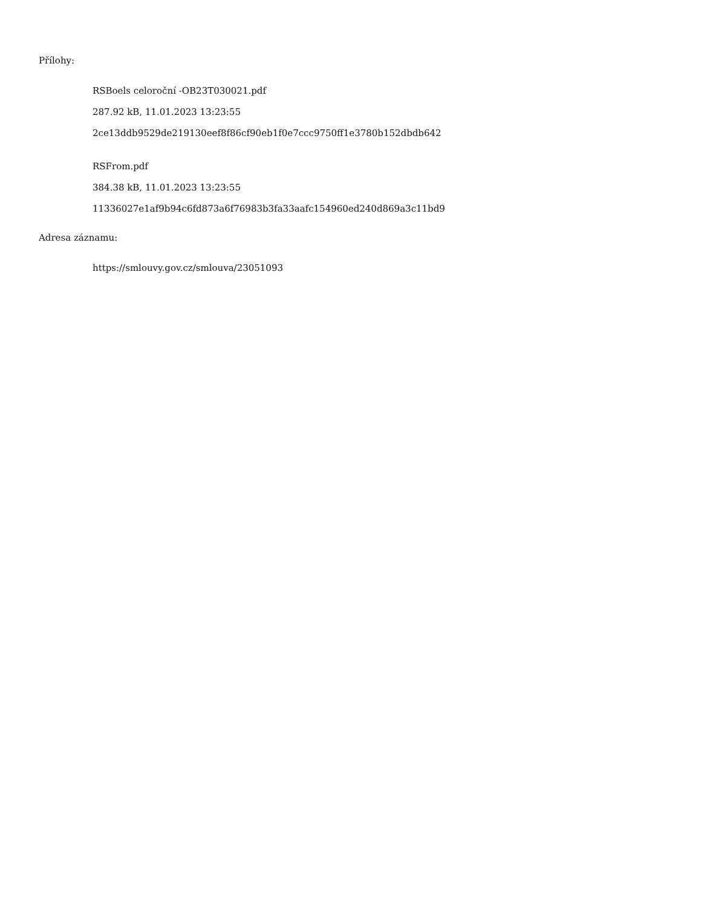Přílohy:
RSBoels celoroční -OB23T030021.pdf
287.92 kB, 11.01.2023 13:23:55
2ce13ddb9529de219130eef8f86cf90eb1f0e7ccc9750ff1e3780b152dbdb642
RSFrom.pdf
384.38 kB, 11.01.2023 13:23:55
11336027e1af9b94c6fd873a6f76983b3fa33aafc154960ed240d869a3c11bd9
Adresa záznamu:
https://smlouvy.gov.cz/smlouva/23051093